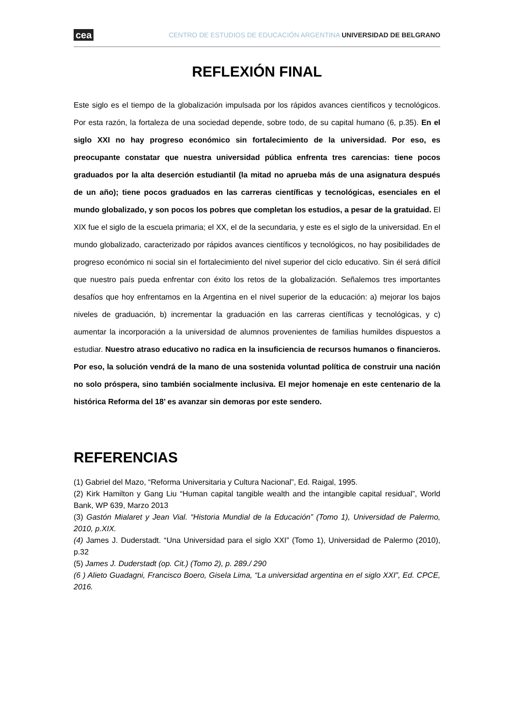cea CENTRO DE ESTUDIOS DE EDUCACIÓN ARGENTINA UNIVERSIDAD DE BELGRANO
REFLEXIÓN FINAL
Este siglo es el tiempo de la globalización impulsada por los rápidos avances científicos y tecnológicos. Por esta razón, la fortaleza de una sociedad depende, sobre todo, de su capital humano (6, p.35). En el siglo XXI no hay progreso económico sin fortalecimiento de la universidad. Por eso, es preocupante constatar que nuestra universidad pública enfrenta tres carencias: tiene pocos graduados por la alta deserción estudiantil (la mitad no aprueba más de una asignatura después de un año); tiene pocos graduados en las carreras científicas y tecnológicas, esenciales en el mundo globalizado, y son pocos los pobres que completan los estudios, a pesar de la gratuidad. El XIX fue el siglo de la escuela primaria; el XX, el de la secundaria, y este es el siglo de la universidad. En el mundo globalizado, caracterizado por rápidos avances científicos y tecnológicos, no hay posibilidades de progreso económico ni social sin el fortalecimiento del nivel superior del ciclo educativo. Sin él será difícil que nuestro país pueda enfrentar con éxito los retos de la globalización. Señalemos tres importantes desafíos que hoy enfrentamos en la Argentina en el nivel superior de la educación: a) mejorar los bajos niveles de graduación, b) incrementar la graduación en las carreras científicas y tecnológicas, y c) aumentar la incorporación a la universidad de alumnos provenientes de familias humildes dispuestos a estudiar. Nuestro atraso educativo no radica en la insuficiencia de recursos humanos o financieros. Por eso, la solución vendrá de la mano de una sostenida voluntad política de construir una nación no solo próspera, sino también socialmente inclusiva. El mejor homenaje en este centenario de la histórica Reforma del 18’ es avanzar sin demoras por este sendero.
REFERENCIAS
(1) Gabriel del Mazo, “Reforma Universitaria y Cultura Nacional”, Ed. Raigal, 1995.
(2) Kirk Hamilton y Gang Liu “Human capital tangible wealth and the intangible capital residual”, World Bank, WP 639, Marzo 2013
(3) Gastón Mialaret y Jean Vial. “Historia Mundial de la Educación” (Tomo 1), Universidad de Palermo, 2010, p.XIX.
(4) James J. Duderstadt. “Una Universidad para el siglo XXI” (Tomo 1), Universidad de Palermo (2010), p.32
(5) James J. Duderstadt (op. Cit.) (Tomo 2), p. 289./ 290
(6 ) Alieto Guadagni, Francisco Boero, Gisela Lima, “La universidad argentina en el siglo XXI”, Ed. CPCE, 2016.